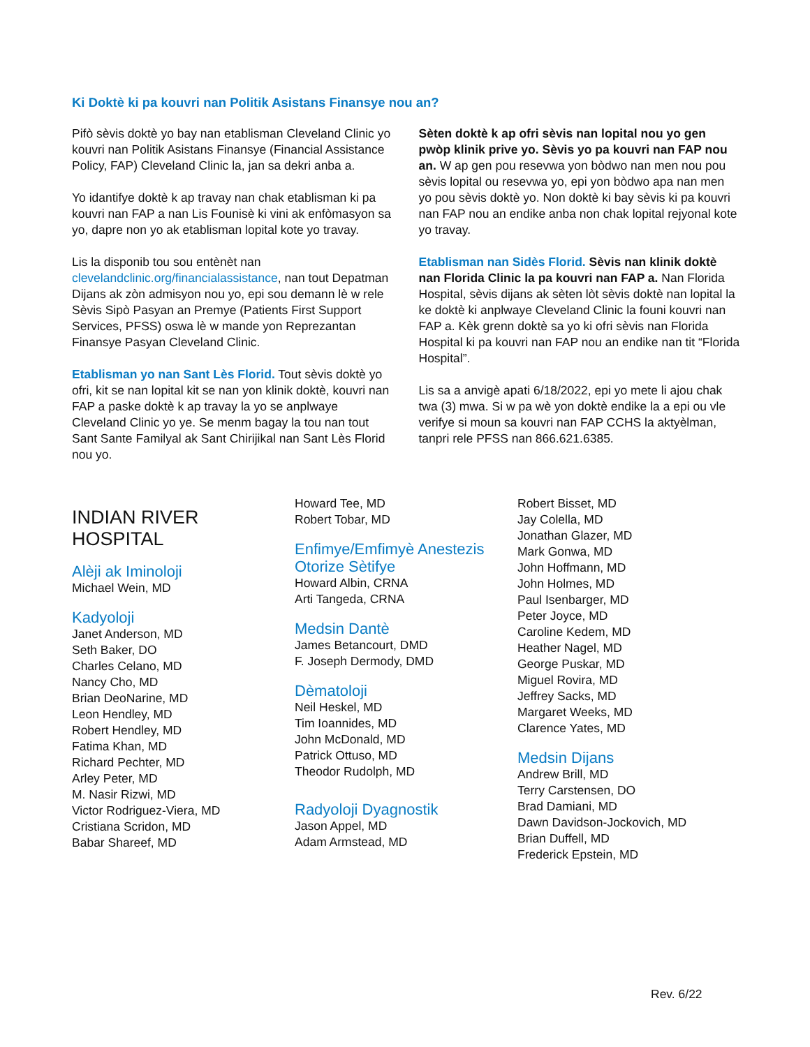Ki Doktè ki pa kouvri nan Politik Asistans Finansye nou an?
Pifò sèvis doktè yo bay nan etablisman Cleveland Clinic yo kouvri nan Politik Asistans Finansye (Financial Assistance Policy, FAP) Cleveland Clinic la, jan sa dekri anba a.
Yo idantifye doktè k ap travay nan chak etablisman ki pa kouvri nan FAP a nan Lis Founisè ki vini ak enfòmasyon sa yo, dapre non yo ak etablisman lopital kote yo travay.
Lis la disponib tou sou entènèt nan clevelandclinic.org/financialassistance, nan tout Depatman Dijans ak zòn admisyon nou yo, epi sou demann lè w rele Sèvis Sipò Pasyan an Premye (Patients First Support Services, PFSS) oswa lè w mande yon Reprezantan Finansye Pasyan Cleveland Clinic.
Etablisman yo nan Sant Lès Florid. Tout sèvis doktè yo ofri, kit se nan lopital kit se nan yon klinik doktè, kouvri nan FAP a paske doktè k ap travay la yo se anplwaye Cleveland Clinic yo ye. Se menm bagay la tou nan tout Sant Sante Familyal ak Sant Chirijikal nan Sant Lès Florid nou yo.
Sèten doktè k ap ofri sèvis nan lopital nou yo gen pwòp klinik prive yo. Sèvis yo pa kouvri nan FAP nou an. W ap gen pou resevwa yon bòdwo nan men nou pou sèvis lopital ou resevwa yo, epi yon bòdwo apa nan men yo pou sèvis doktè yo. Non doktè ki bay sèvis ki pa kouvri nan FAP nou an endike anba non chak lopital rejyonal kote yo travay.
Etablisman nan Sidès Florid. Sèvis nan klinik doktè nan Florida Clinic la pa kouvri nan FAP a. Nan Florida Hospital, sèvis dijans ak sèten lòt sèvis doktè nan lopital la ke doktè ki anplwaye Cleveland Clinic la founi kouvri nan FAP a. Kèk grenn doktè sa yo ki ofri sèvis nan Florida Hospital ki pa kouvri nan FAP nou an endike nan tit “Florida Hospital”.
Lis sa a anvigè apati 6/18/2022, epi yo mete li ajou chak twa (3) mwa. Si w pa wè yon doktè endike la a epi ou vle verifye si moun sa kouvri nan FAP CCHS la aktyèlman, tanpri rele PFSS nan 866.621.6385.
INDIAN RIVER
HOSPITAL
Alèji ak Iminoloji
Michael Wein, MD
Kadyoloji
Janet Anderson, MD
Seth Baker, DO
Charles Celano, MD
Nancy Cho, MD
Brian DeoNarine, MD
Leon Hendley, MD
Robert Hendley, MD
Fatima Khan, MD
Richard Pechter, MD
Arley Peter, MD
M. Nasir Rizwi, MD
Victor Rodriguez-Viera, MD
Cristiana Scridon, MD
Babar Shareef, MD
Howard Tee, MD
Robert Tobar, MD
Enfimye/Emfimyè Anestezis Otorize Sètifye
Howard Albin, CRNA
Arti Tangeda, CRNA
Medsin Dantè
James Betancourt, DMD
F. Joseph Dermody, DMD
Dèmatoloji
Neil Heskel, MD
Tim Ioannides, MD
John McDonald, MD
Patrick Ottuso, MD
Theodor Rudolph, MD
Radyoloji Dyagnostik
Jason Appel, MD
Adam Armstead, MD
Robert Bisset, MD
Jay Colella, MD
Jonathan Glazer, MD
Mark Gonwa, MD
John Hoffmann, MD
John Holmes, MD
Paul Isenbarger, MD
Peter Joyce, MD
Caroline Kedem, MD
Heather Nagel, MD
George Puskar, MD
Miguel Rovira, MD
Jeffrey Sacks, MD
Margaret Weeks, MD
Clarence Yates, MD
Medsin Dijans
Andrew Brill, MD
Terry Carstensen, DO
Brad Damiani, MD
Dawn Davidson-Jockovich, MD
Brian Duffell, MD
Frederick Epstein, MD
Rev. 6/22